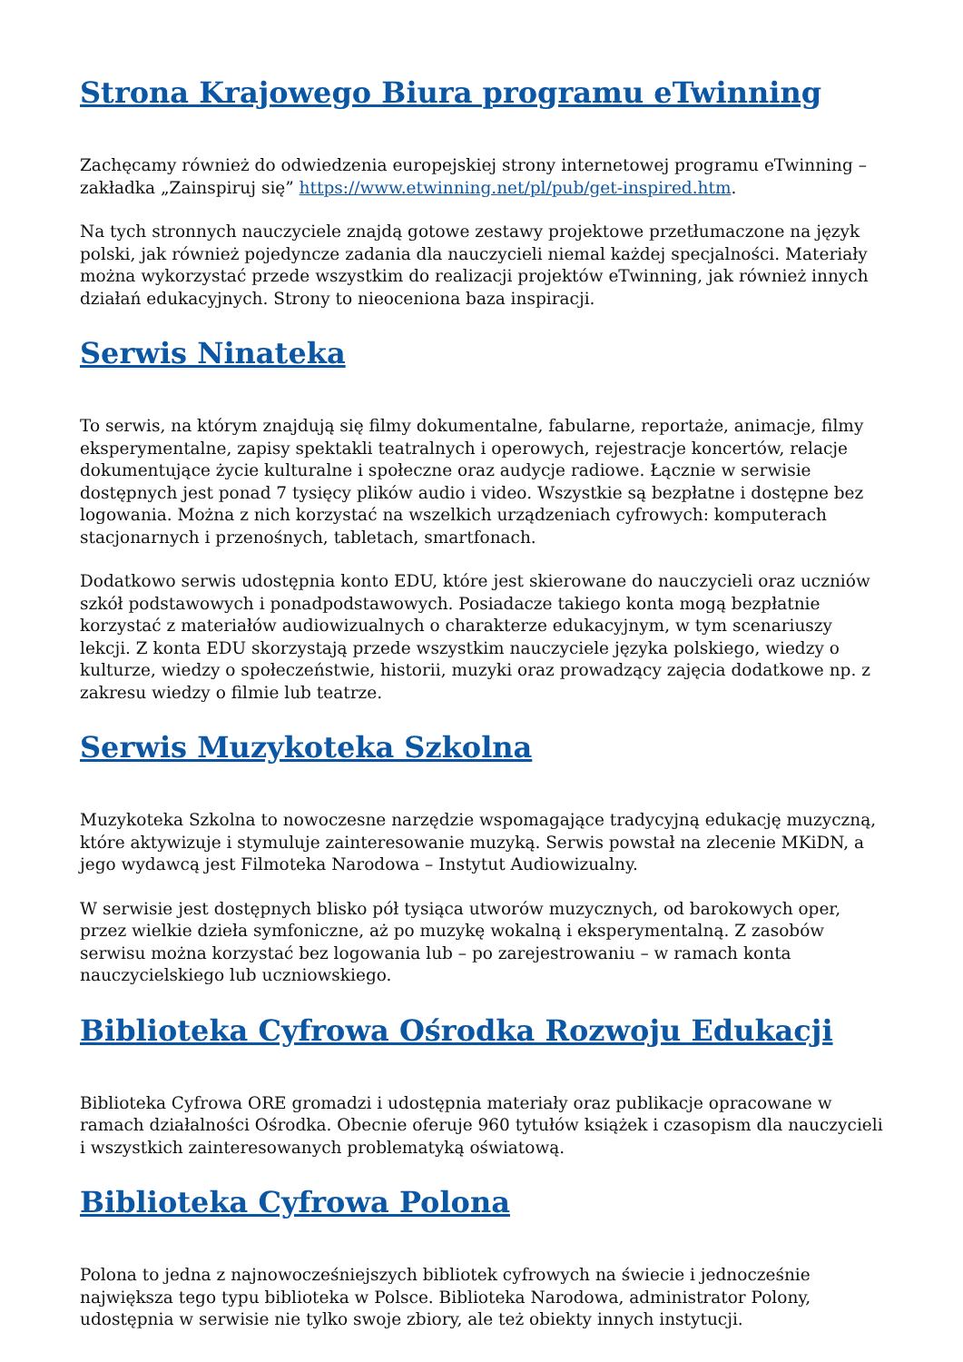Strona Krajowego Biura programu eTwinning
Zachęcamy również do odwiedzenia europejskiej strony internetowej programu eTwinning – zakładka „Zainspiruj się” https://www.etwinning.net/pl/pub/get-inspired.htm.
Na tych stronnych nauczyciele znajdą gotowe zestawy projektowe przetłumaczone na język polski, jak również pojedyncze zadania dla nauczycieli niemal każdej specjalności. Materiały można wykorzystać przede wszystkim do realizacji projektów eTwinning, jak również innych działań edukacyjnych. Strony to nieoceniona baza inspiracji.
Serwis Ninateka
To serwis, na którym znajdują się filmy dokumentalne, fabularne, reportaże, animacje, filmy eksperymentalne, zapisy spektakli teatralnych i operowych, rejestracje koncertów, relacje dokumentujące życie kulturalne i społeczne oraz audycje radiowe. Łącznie w serwisie dostępnych jest ponad 7 tysięcy plików audio i video. Wszystkie są bezpłatne i dostępne bez logowania. Można z nich korzystać na wszelkich urządzeniach cyfrowych: komputerach stacjonarnych i przenośnych, tabletach, smartfonach.
Dodatkowo serwis udostępnia konto EDU, które jest skierowane do nauczycieli oraz uczniów szkół podstawowych i ponadpodstawowych. Posiadacze takiego konta mogą bezpłatnie korzystać z materiałów audiowizualnych o charakterze edukacyjnym, w tym scenariuszy lekcji. Z konta EDU skorzystają przede wszystkim nauczyciele języka polskiego, wiedzy o kulturze, wiedzy o społeczeństwie, historii, muzyki oraz prowadzący zajęcia dodatkowe np. z zakresu wiedzy o filmie lub teatrze.
Serwis Muzykoteka Szkolna
Muzykoteka Szkolna to nowoczesne narzędzie wspomagające tradycyjną edukację muzyczną, które aktywizuje i stymuluje zainteresowanie muzyką. Serwis powstał na zlecenie MKiDN, a jego wydawcą jest Filmoteka Narodowa – Instytut Audiowizualny.
W serwisie jest dostępnych blisko pół tysiąca utworów muzycznych, od barokowych oper, przez wielkie dzieła symfoniczne, aż po muzykę wokalną i eksperymentalną. Z zasobów serwisu można korzystać bez logowania lub – po zarejestrowaniu – w ramach konta nauczycielskiego lub uczniowskiego.
Biblioteka Cyfrowa Ośrodka Rozwoju Edukacji
Biblioteka Cyfrowa ORE gromadzi i udostępnia materiały oraz publikacje opracowane w ramach działalności Ośrodka. Obecnie oferuje 960 tytułów książek i czasopism dla nauczycieli i wszystkich zainteresowanych problematyką oświatową.
Biblioteka Cyfrowa Polona
Polona to jedna z najnowocześniejszych bibliotek cyfrowych na świecie i jednocześnie największa tego typu biblioteka w Polsce. Biblioteka Narodowa, administrator Polony, udostępnia w serwisie nie tylko swoje zbiory, ale też obiekty innych instytucji.